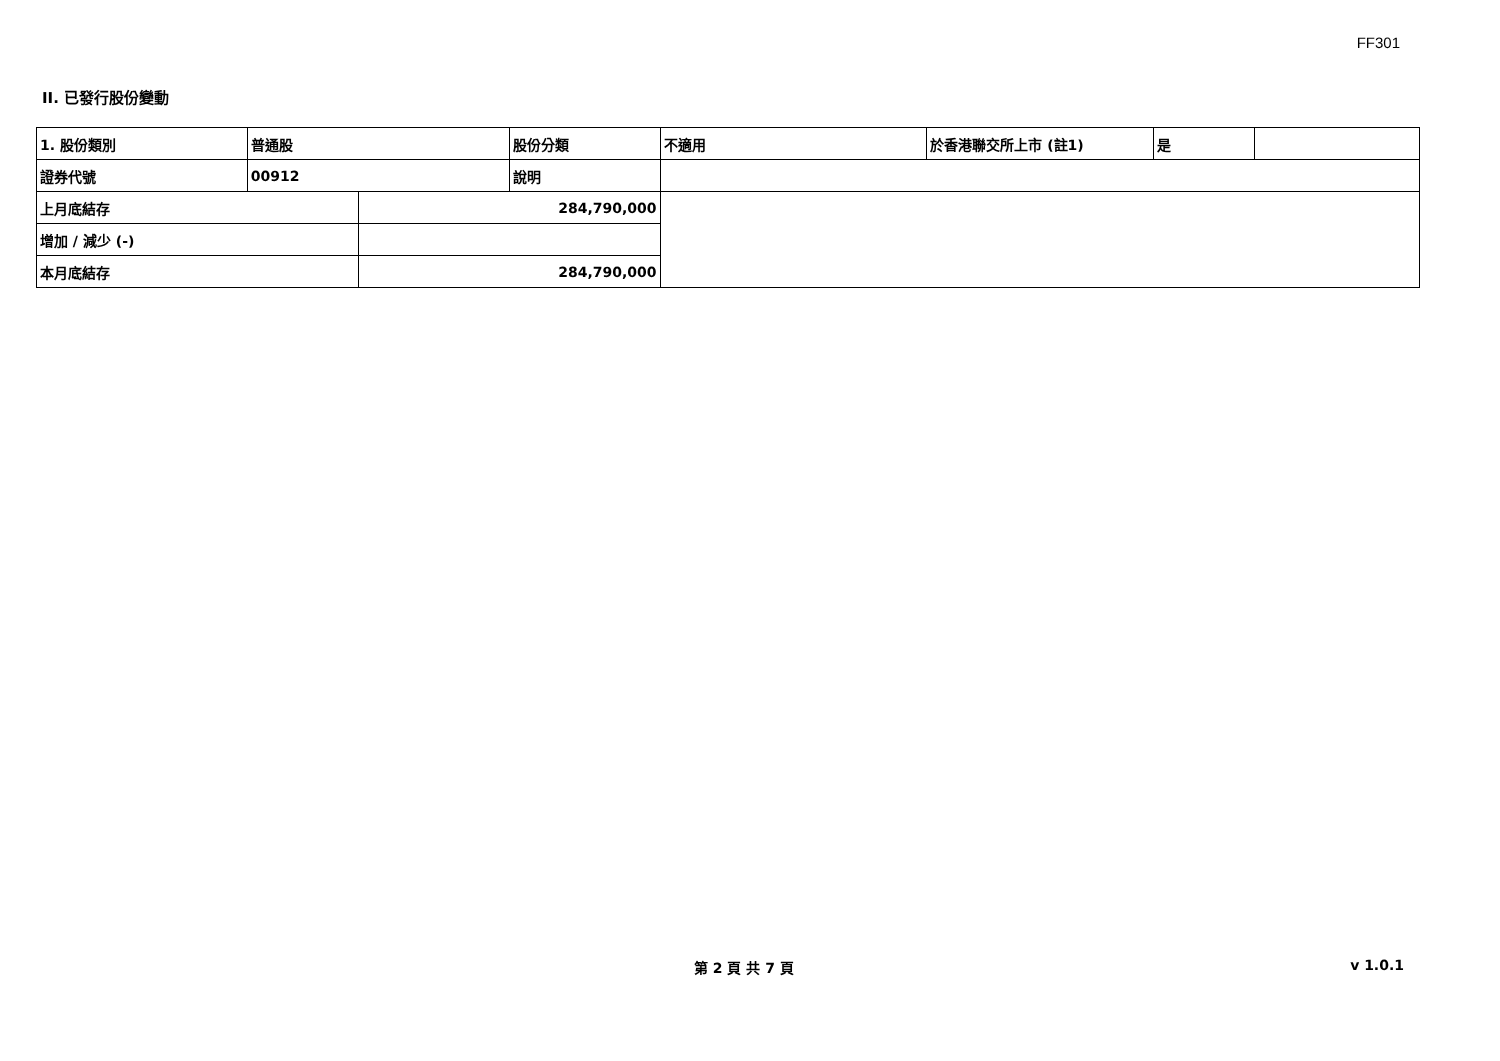FF301
II. 已發行股份變動
| 1. 股份類別 | 普通股 | | 股份分類 | 不適用 | 於香港聯交所上市 (註1) | 是 | |
| 證券代號 | 00912 | | 說明 | | | | |
| 上月底結存 | | 284,790,000 | | | | | |
| 增加 / 減少 (-) | | | | | | | |
| 本月底結存 | | 284,790,000 | | | | | |
第 2 頁 共 7 頁 v 1.0.1